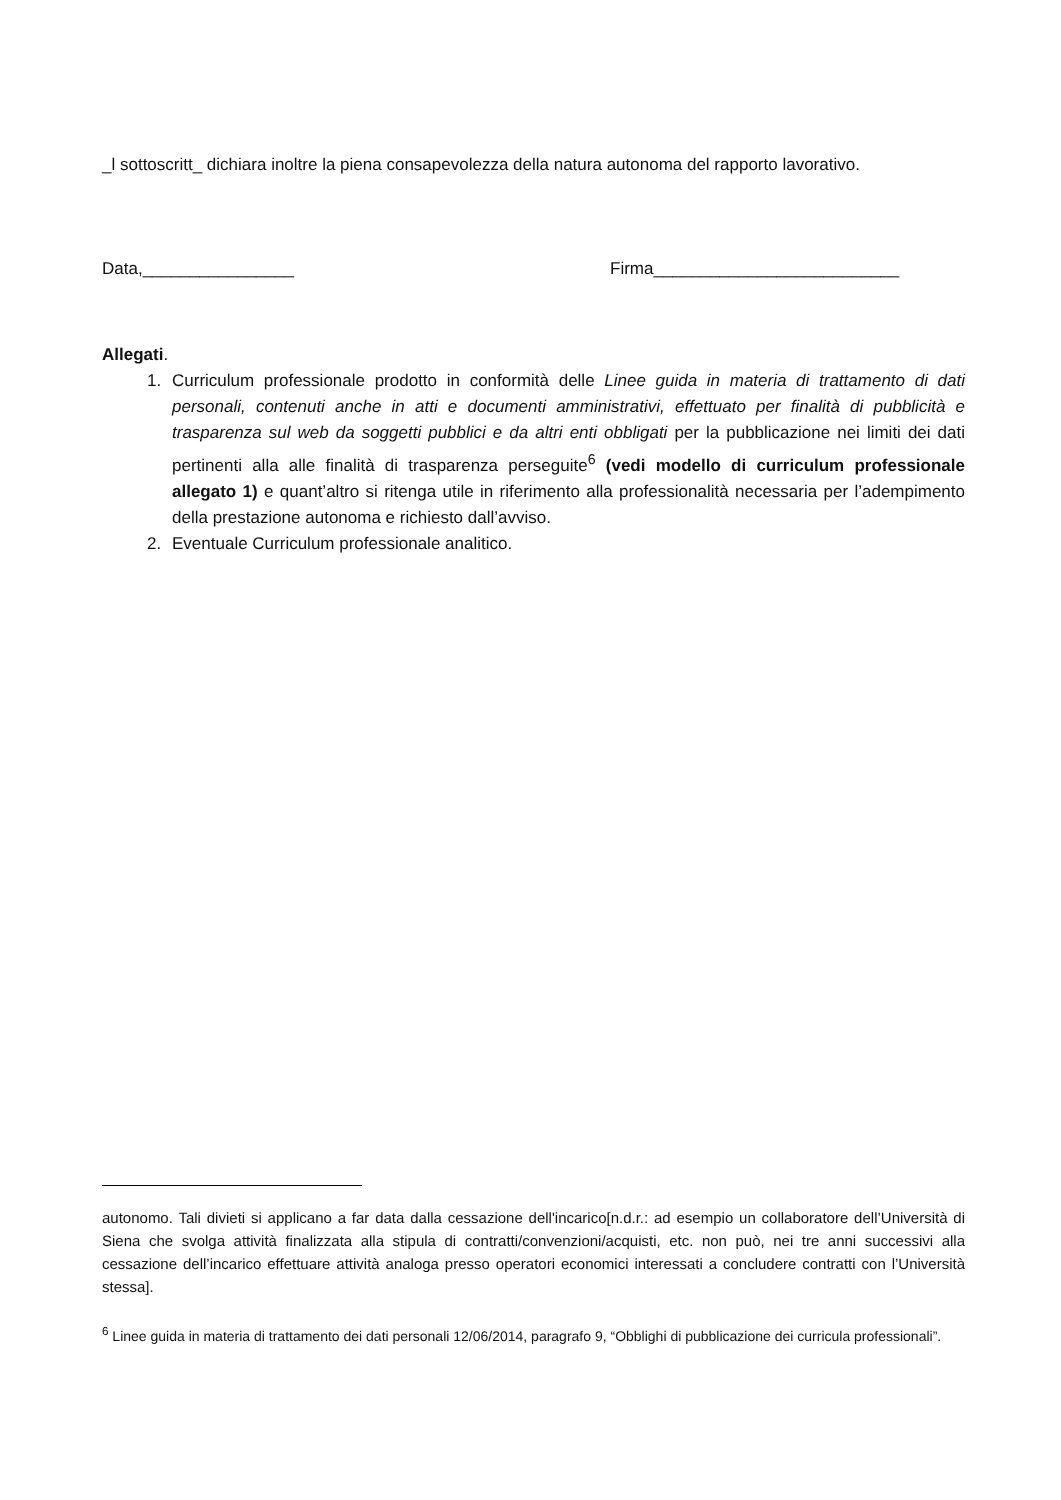_l sottoscritt_ dichiara inoltre la piena consapevolezza della natura autonoma del rapporto lavorativo.
Data,________________ Firma__________________________
Allegati.
1. Curriculum professionale prodotto in conformità delle Linee guida in materia di trattamento di dati personali, contenuti anche in atti e documenti amministrativi, effettuato per finalità di pubblicità e trasparenza sul web da soggetti pubblici e da altri enti obbligati per la pubblicazione nei limiti dei dati pertinenti alla alle finalità di trasparenza perseguite<sup>6</sup> (vedi modello di curriculum professionale allegato 1) e quant’altro si ritenga utile in riferimento alla professionalità necessaria per l’adempimento della prestazione autonoma e richiesto dall’avviso.
2. Eventuale Curriculum professionale analitico.
autonomo. Tali divieti si applicano a far data dalla cessazione dell'incarico[n.d.r.: ad esempio un collaboratore dell’Università di Siena che svolga attività finalizzata alla stipula di contratti/convenzioni/acquisti, etc. non può, nei tre anni successivi alla cessazione dell’incarico effettuare attività analoga presso operatori economici interessati a concludere contratti con l’Università stessa].
<sup>6</sup> Linee guida in materia di trattamento dei dati personali 12/06/2014, paragrafo 9, “Obblighi di pubblicazione dei curricula professionali”.